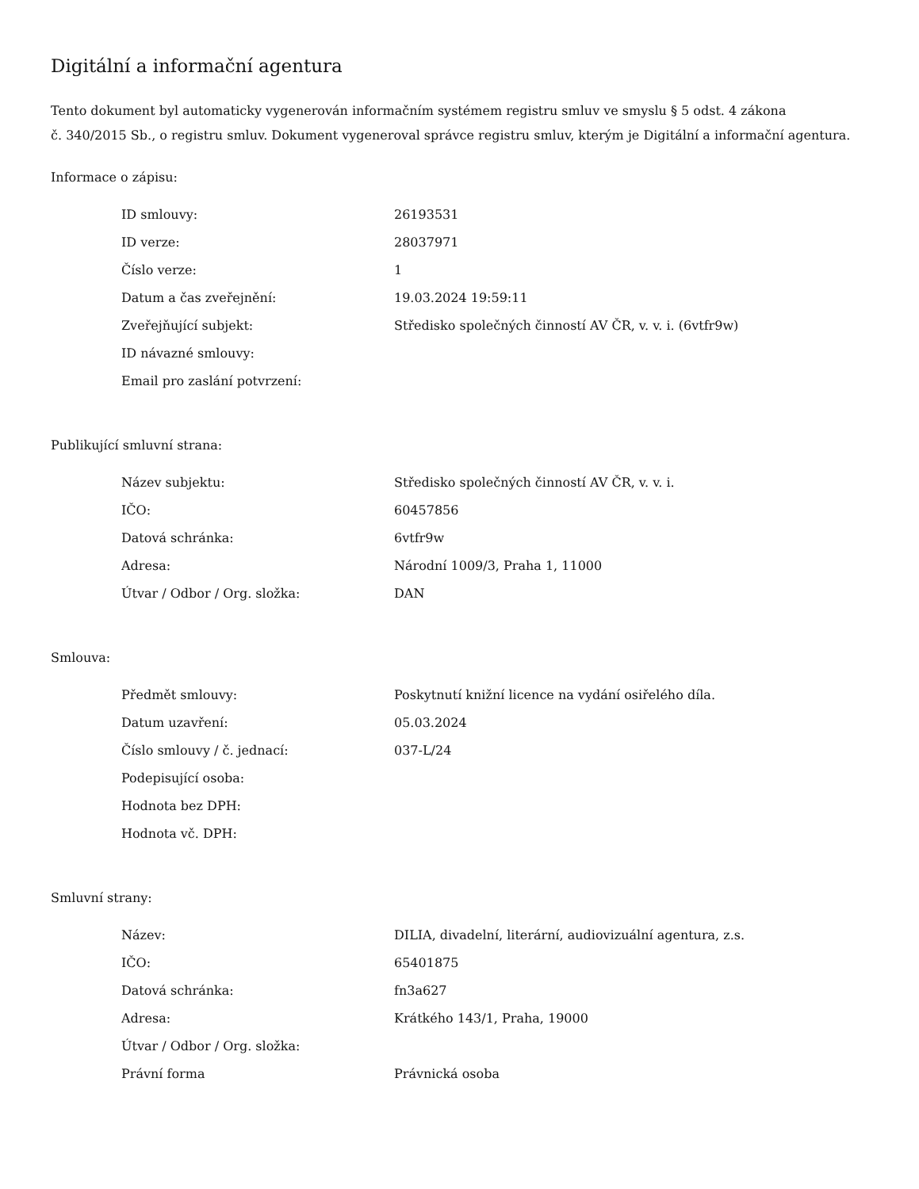Digitální a informační agentura
Tento dokument byl automaticky vygenerován informačním systémem registru smluv ve smyslu § 5 odst. 4 zákona
č. 340/2015 Sb., o registru smluv. Dokument vygeneroval správce registru smluv, kterým je Digitální a informační agentura.
Informace o zápisu:
| ID smlouvy: | 26193531 |
| ID verze: | 28037971 |
| Číslo verze: | 1 |
| Datum a čas zveřejnění: | 19.03.2024 19:59:11 |
| Zveřejňující subjekt: | Středisko společných činností AV ČR, v. v. i. (6vtfr9w) |
| ID návazné smlouvy: | |
| Email pro zaslání potvrzení: | |
Publikující smluvní strana:
| Název subjektu: | Středisko společných činností AV ČR, v. v. i. |
| IČO: | 60457856 |
| Datová schránka: | 6vtfr9w |
| Adresa: | Národní 1009/3, Praha 1, 11000 |
| Útvar / Odbor / Org. složka: | DAN |
Smlouva:
| Předmět smlouvy: | Poskytnutí knižní licence na vydání osiřelého díla. |
| Datum uzavření: | 05.03.2024 |
| Číslo smlouvy / č. jednací: | 037-L/24 |
| Podepisující osoba: | |
| Hodnota bez DPH: | |
| Hodnota vč. DPH: | |
Smluvní strany:
| Název: | DILIA, divadelní, literární, audiovizuální agentura, z.s. |
| IČO: | 65401875 |
| Datová schránka: | fn3a627 |
| Adresa: | Krátkého 143/1, Praha, 19000 |
| Útvar / Odbor / Org. složka: | |
| Právní forma | Právnická osoba |